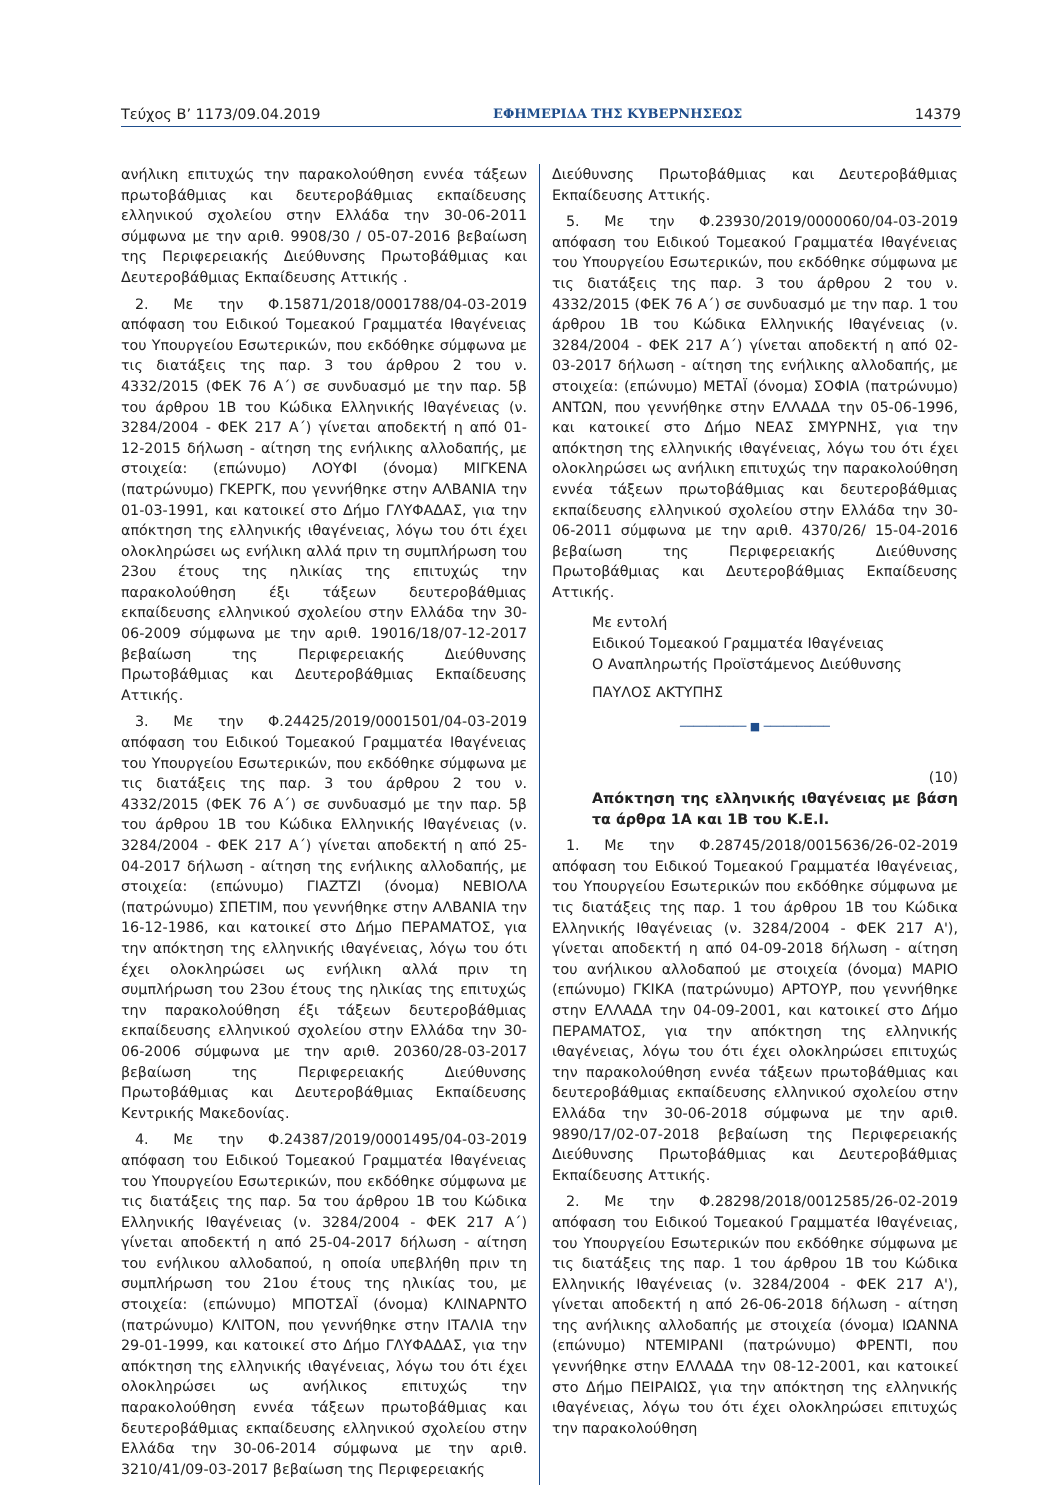Τεύχος Β’ 1173/09.04.2019 ΕΦΗΜΕΡΙΔΑ ΤΗΣ ΚΥΒΕΡΝΗΣΕΩΣ 14379
ανήλικη επιτυχώς την παρακολούθηση εννέα τάξεων πρωτοβάθμιας και δευτεροβάθμιας εκπαίδευσης ελληνικού σχολείου στην Ελλάδα την 30-06-2011 σύμφωνα με την αριθ. 9908/30 / 05-07-2016 βεβαίωση της Περιφερειακής Διεύθυνσης Πρωτοβάθμιας και Δευτεροβάθμιας Εκπαίδευσης Αττικής .
2. Με την Φ.15871/2018/0001788/04-03-2019 απόφαση του Ειδικού Τομεακού Γραμματέα Ιθαγένειας του Υπουργείου Εσωτερικών, που εκδόθηκε σύμφωνα με τις διατάξεις της παρ. 3 του άρθρου 2 του ν. 4332/2015 (ΦΕΚ 76 Α΄) σε συνδυασμό με την παρ. 5β του άρθρου 1Β του Κώδικα Ελληνικής Ιθαγένειας (ν. 3284/2004 - ΦΕΚ 217 Α΄) γίνεται αποδεκτή η από 01-12-2015 δήλωση - αίτηση της ενήλικης αλλοδαπής, με στοιχεία: (επώνυμο) ΛΟΥΦΙ (όνομα) ΜΙΓΚΕΝΑ (πατρώνυμο) ΓΚΕΡΓΚ, που γεννήθηκε στην ΑΛΒΑΝΙΑ την 01-03-1991, και κατοικεί στο Δήμο ΓΛΥΦΑΔΑΣ, για την απόκτηση της ελληνικής ιθαγένειας, λόγω του ότι έχει ολοκληρώσει ως ενήλικη αλλά πριν τη συμπλήρωση του 23ου έτους της ηλικίας της επιτυχώς την παρακολούθηση έξι τάξεων δευτεροβάθμιας εκπαίδευσης ελληνικού σχολείου στην Ελλάδα την 30-06-2009 σύμφωνα με την αριθ. 19016/18/07-12-2017 βεβαίωση της Περιφερειακής Διεύθυνσης Πρωτοβάθμιας και Δευτεροβάθμιας Εκπαίδευσης Αττικής.
3. Με την Φ.24425/2019/0001501/04-03-2019 απόφαση του Ειδικού Τομεακού Γραμματέα Ιθαγένειας του Υπουργείου Εσωτερικών, που εκδόθηκε σύμφωνα με τις διατάξεις της παρ. 3 του άρθρου 2 του ν. 4332/2015 (ΦΕΚ 76 Α΄) σε συνδυασμό με την παρ. 5β του άρθρου 1Β του Κώδικα Ελληνικής Ιθαγένειας (ν. 3284/2004 - ΦΕΚ 217 Α΄) γίνεται αποδεκτή η από 25-04-2017 δήλωση - αίτηση της ενήλικης αλλοδαπής, με στοιχεία: (επώνυμο) ΓΙΑΖΤΖΙ (όνομα) ΝΕΒΙΟΛΑ (πατρώνυμο) ΣΠΕΤΙΜ, που γεννήθηκε στην ΑΛΒΑΝΙΑ την 16-12-1986, και κατοικεί στο Δήμο ΠΕΡΑΜΑΤΟΣ, για την απόκτηση της ελληνικής ιθαγένειας, λόγω του ότι έχει ολοκληρώσει ως ενήλικη αλλά πριν τη συμπλήρωση του 23ου έτους της ηλικίας της επιτυχώς την παρακολούθηση έξι τάξεων δευτεροβάθμιας εκπαίδευσης ελληνικού σχολείου στην Ελλάδα την 30-06-2006 σύμφωνα με την αριθ. 20360/28-03-2017 βεβαίωση της Περιφερειακής Διεύθυνσης Πρωτοβάθμιας και Δευτεροβάθμιας Εκπαίδευσης Κεντρικής Μακεδονίας.
4. Με την Φ.24387/2019/0001495/04-03-2019 απόφαση του Ειδικού Τομεακού Γραμματέα Ιθαγένειας του Υπουργείου Εσωτερικών, που εκδόθηκε σύμφωνα με τις διατάξεις της παρ. 5α του άρθρου 1Β του Κώδικα Ελληνικής Ιθαγένειας (ν. 3284/2004 - ΦΕΚ 217 Α΄) γίνεται αποδεκτή η από 25-04-2017 δήλωση - αίτηση του ενήλικου αλλοδαπού, η οποία υπεβλήθη πριν τη συμπλήρωση του 21ου έτους της ηλικίας του, με στοιχεία: (επώνυμο) ΜΠΟΤΣΑΪ (όνομα) ΚΛΙΝΑΡΝΤΟ (πατρώνυμο) ΚΛΙΤΟΝ, που γεννήθηκε στην ΙΤΑΛΙΑ την 29-01-1999, και κατοικεί στο Δήμο ΓΛΥΦΑΔΑΣ, για την απόκτηση της ελληνικής ιθαγένειας, λόγω του ότι έχει ολοκληρώσει ως ανήλικος επιτυχώς την παρακολούθηση εννέα τάξεων πρωτοβάθμιας και δευτεροβάθμιας εκπαίδευσης ελληνικού σχολείου στην Ελλάδα την 30-06-2014 σύμφωνα με την αριθ. 3210/41/09-03-2017 βεβαίωση της Περιφερειακής
Διεύθυνσης Πρωτοβάθμιας και Δευτεροβάθμιας Εκπαίδευσης Αττικής.
5. Με την Φ.23930/2019/0000060/04-03-2019 απόφαση του Ειδικού Τομεακού Γραμματέα Ιθαγένειας του Υπουργείου Εσωτερικών, που εκδόθηκε σύμφωνα με τις διατάξεις της παρ. 3 του άρθρου 2 του ν. 4332/2015 (ΦΕΚ 76 Α΄) σε συνδυασμό με την παρ. 1 του άρθρου 1Β του Κώδικα Ελληνικής Ιθαγένειας (ν. 3284/2004 - ΦΕΚ 217 Α΄) γίνεται αποδεκτή η από 02-03-2017 δήλωση - αίτηση της ενήλικης αλλοδαπής, με στοιχεία: (επώνυμο) ΜΕΤΑΪ (όνομα) ΣΟΦΙΑ (πατρώνυμο) ΑΝΤΩΝ, που γεννήθηκε στην ΕΛΛΑΔΑ την 05-06-1996, και κατοικεί στο Δήμο ΝΕΑΣ ΣΜΥΡΝΗΣ, για την απόκτηση της ελληνικής ιθαγένειας, λόγω του ότι έχει ολοκληρώσει ως ανήλικη επιτυχώς την παρακολούθηση εννέα τάξεων πρωτοβάθμιας και δευτεροβάθμιας εκπαίδευσης ελληνικού σχολείου στην Ελλάδα την 30-06-2011 σύμφωνα με την αριθ. 4370/26/ 15-04-2016 βεβαίωση της Περιφερειακής Διεύθυνσης Πρωτοβάθμιας και Δευτεροβάθμιας Εκπαίδευσης Αττικής.
Με εντολή
Ειδικού Τομεακού Γραμματέα Ιθαγένειας
Ο Αναπληρωτής Προϊστάμενος Διεύθυνσης
ΠΑΥΛΟΣ ΑΚΤΥΠΗΣ
────────── ■ ──────────
(10)
Απόκτηση της ελληνικής ιθαγένειας με βάση τα άρθρα 1Α και 1Β του Κ.Ε.Ι.
1. Με την Φ.28745/2018/0015636/26-02-2019 απόφαση του Ειδικού Τομεακού Γραμματέα Ιθαγένειας, του Υπουργείου Εσωτερικών που εκδόθηκε σύμφωνα με τις διατάξεις της παρ. 1 του άρθρου 1Β του Κώδικα Ελληνικής Ιθαγένειας (ν. 3284/2004 - ΦΕΚ 217 Α'), γίνεται αποδεκτή η από 04-09-2018 δήλωση - αίτηση του ανήλικου αλλοδαπού με στοιχεία (όνομα) ΜΑΡΙΟ (επώνυμο) ΓΚΙΚΑ (πατρώνυμο) ΑΡΤΟΥΡ, που γεννήθηκε στην ΕΛΛΑΔΑ την 04-09-2001, και κατοικεί στο Δήμο ΠΕΡΑΜΑΤΟΣ, για την απόκτηση της ελληνικής ιθαγένειας, λόγω του ότι έχει ολοκληρώσει επιτυχώς την παρακολούθηση εννέα τάξεων πρωτοβάθμιας και δευτεροβάθμιας εκπαίδευσης ελληνικού σχολείου στην Ελλάδα την 30-06-2018 σύμφωνα με την αριθ. 9890/17/02-07-2018 βεβαίωση της Περιφερειακής Διεύθυνσης Πρωτοβάθμιας και Δευτεροβάθμιας Εκπαίδευσης Αττικής.
2. Με την Φ.28298/2018/0012585/26-02-2019 απόφαση του Ειδικού Τομεακού Γραμματέα Ιθαγένειας, του Υπουργείου Εσωτερικών που εκδόθηκε σύμφωνα με τις διατάξεις της παρ. 1 του άρθρου 1Β του Κώδικα Ελληνικής Ιθαγένειας (ν. 3284/2004 - ΦΕΚ 217 Α'), γίνεται αποδεκτή η από 26-06-2018 δήλωση - αίτηση της ανήλικης αλλοδαπής με στοιχεία (όνομα) ΙΩΑΝΝΑ (επώνυμο) ΝΤΕΜΙΡΑΝΙ (πατρώνυμο) ΦΡΕΝΤΙ, που γεννήθηκε στην ΕΛΛΑΔΑ την 08-12-2001, και κατοικεί στο Δήμο ΠΕΙΡΑΙΩΣ, για την απόκτηση της ελληνικής ιθαγένειας, λόγω του ότι έχει ολοκληρώσει επιτυχώς την παρακολούθηση